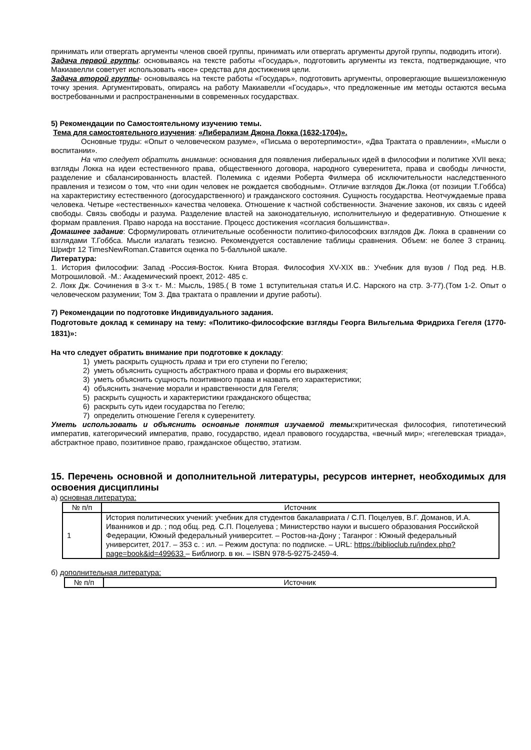принимать или отвергать аргументы членов своей группы, принимать или отвергать аргументы другой группы, подводить итоги).
Задача первой группы: основываясь на тексте работы «Государь», подготовить аргументы из текста, подтверждающие, что Макиавелли советует использовать «все» средства для достижения цели.
Задача второй группы- основываясь на тексте работы «Государь», подготовить аргументы, опровергающие вышеизложенную точку зрения. Аргументировать, опираясь на работу Макиавелли «Государь», что предложенные им методы остаются весьма востребованными и распространенными в современных государствах.
5) Рекомендации по Самостоятельному изучению темы.
Тема для самостоятельного изучения: «Либерализм Джона Локка (1632-1704)».
Основные труды: «Опыт о человеческом разуме», «Письма о веротерпимости», «Два Трактата о правлении», «Мысли о воспитании».
На что следует обратить внимание: основания для появления либеральных идей в философии и политике XVII века; взгляды Локка на идеи естественного права, общественного договора, народного суверенитета, права и свободы личности, разделение и сбалансированность властей. Полемика с идеями Роберта Филмера об исключительности наследственного правления и тезисом о том, что «ни один человек не рождается свободным». Отличие взглядов Дж.Локка (от позиции Т.Гоббса) на характеристику естественного (догосударственного) и гражданского состояния. Сущность государства. Неотчуждаемые права человека. Четыре «естественных» качества человека. Отношение к частной собственности. Значение законов, их связь с идеей свободы. Связь свободы и разума. Разделение властей на законодательную, исполнительную и федеративную. Отношение к формам правления. Право народа на восстание. Процесс достижения «согласия большинства».
Домашнее задание: Сформулировать отличительные особенности политико-философских взглядов Дж. Локка в сравнении со взглядами Т.Гоббса. Мысли излагать тезисно. Рекомендуется составление таблицы сравнения. Объем: не более 3 страниц. Шрифт 12 TimesNewRoman.Ставится оценка по 5-балльной шкале.
Литература:
1. История философии: Запад -Россия-Восток. Книга Вторая. Философия XV-XIX вв.: Учебник для вузов / Под ред. Н.В. Мотрошиловой. -М.: Академический проект, 2012- 485 с.
2. Локк Дж. Сочинения в 3-х т.- М.: Мысль, 1985.( В томе 1 вступительная статья И.С. Нарского на стр. 3-77).(Том 1-2. Опыт о человеческом разумении; Том 3. Два трактата о правлении и другие работы).
7) Рекомендации по подготовке Индивидуального задания.
Подготовьте доклад к семинару на тему: «Политико-философские взгляды Георга Вильгельма Фридриха Гегеля (1770- 1831)»:
На что следует обратить внимание при подготовке к докладу:
1) уметь раскрыть сущность права и три его ступени по Гегелю;
2) уметь объяснить сущность абстрактного права и формы его выражения;
3) уметь объяснить сущность позитивного права и назвать его характеристики;
4) объяснить значение морали и нравственности для Гегеля;
5) раскрыть сущность и характеристики гражданского общества;
6) раскрыть суть идеи государства по Гегелю;
7) определить отношение Гегеля к суверенитету.
Уметь использовать и объяснить основные понятия изучаемой темы: критическая философия, гипотетический императив, категорический императив, право, государство, идеал правового государства, «вечный мир»; «гегелевская триада», абстрактное право, позитивное право, гражданское общество, этатизм.
15. Перечень основной и дополнительной литературы, ресурсов интернет, необходимых для освоения дисциплины
а) основная литература:
| № п/п | Источник |
| --- | --- |
| 1 | История политических учений: учебник для студентов бакалавриата / С.П. Поцелуев, В.Г. Доманов, И.А. Иванников и др. ; под общ. ред. С.П. Поцелуева ; Министерство науки и высшего образования Российской Федерации, Южный федеральный университет. – Ростов-на-Дону ; Таганрог : Южный федеральный университет, 2017. – 353 с. : ил. – Режим доступа: по подписке. – URL: https://biblioclub.ru/index.php?page=book&id=499633 – Библиогр. в кн. – ISBN 978-5-9275-2459-4. |
б) дополнительная литература:
| № п/п | Источник |
| --- | --- |